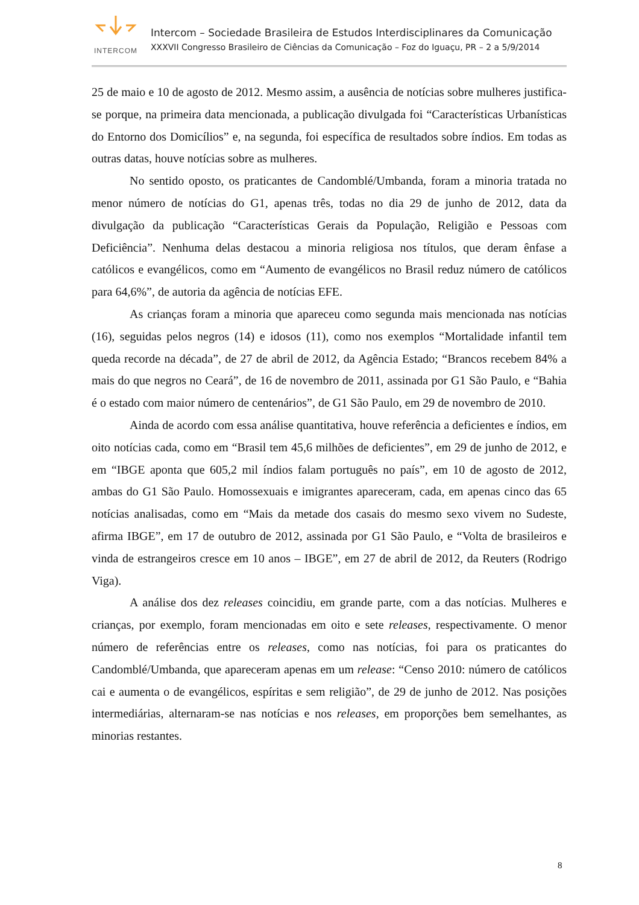INTERCOM
Intercom – Sociedade Brasileira de Estudos Interdisciplinares da Comunicação
XXXVII Congresso Brasileiro de Ciências da Comunicação – Foz do Iguaçu, PR – 2 a 5/9/2014
25 de maio e 10 de agosto de 2012. Mesmo assim, a ausência de notícias sobre mulheres justifica-se porque, na primeira data mencionada, a publicação divulgada foi “Características Urbanísticas do Entorno dos Domicílios” e, na segunda, foi específica de resultados sobre índios. Em todas as outras datas, houve notícias sobre as mulheres.
No sentido oposto, os praticantes de Candomblé/Umbanda, foram a minoria tratada no menor número de notícias do G1, apenas três, todas no dia 29 de junho de 2012, data da divulgação da publicação “Características Gerais da População, Religião e Pessoas com Deficiência”. Nenhuma delas destacou a minoria religiosa nos títulos, que deram ênfase a católicos e evangélicos, como em “Aumento de evangélicos no Brasil reduz número de católicos para 64,6%”, de autoria da agência de notícias EFE.
As crianças foram a minoria que apareceu como segunda mais mencionada nas notícias (16), seguidas pelos negros (14) e idosos (11), como nos exemplos “Mortalidade infantil tem queda recorde na década”, de 27 de abril de 2012, da Agência Estado; “Brancos recebem 84% a mais do que negros no Ceará”, de 16 de novembro de 2011, assinada por G1 São Paulo, e “Bahia é o estado com maior número de centenários”, de G1 São Paulo, em 29 de novembro de 2010.
Ainda de acordo com essa análise quantitativa, houve referência a deficientes e índios, em oito notícias cada, como em “Brasil tem 45,6 milhões de deficientes”, em 29 de junho de 2012, e em “IBGE aponta que 605,2 mil índios falam português no país”, em 10 de agosto de 2012, ambas do G1 São Paulo. Homossexuais e imigrantes apareceram, cada, em apenas cinco das 65 notícias analisadas, como em “Mais da metade dos casais do mesmo sexo vivem no Sudeste, afirma IBGE”, em 17 de outubro de 2012, assinada por G1 São Paulo, e “Volta de brasileiros e vinda de estrangeiros cresce em 10 anos – IBGE”, em 27 de abril de 2012, da Reuters (Rodrigo Viga).
A análise dos dez releases coincidiu, em grande parte, com a das notícias. Mulheres e crianças, por exemplo, foram mencionadas em oito e sete releases, respectivamente. O menor número de referências entre os releases, como nas notícias, foi para os praticantes do Candomblé/Umbanda, que apareceram apenas em um release: “Censo 2010: número de católicos cai e aumenta o de evangélicos, espíritas e sem religião”, de 29 de junho de 2012. Nas posições intermediárias, alternaram-se nas notícias e nos releases, em proporções bem semelhantes, as minorias restantes.
8